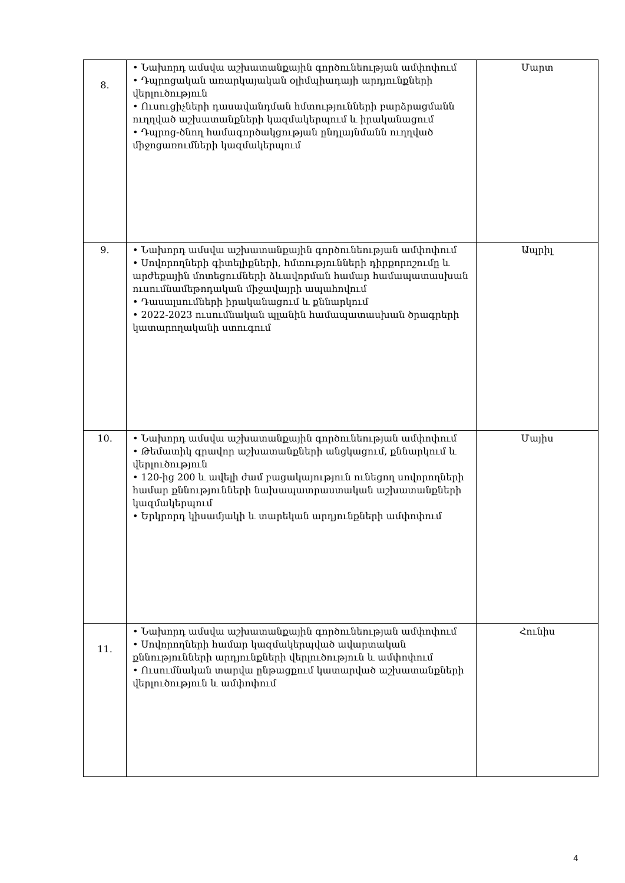| 8. | • Նախորդ ամսվա աշխատանքային գործունեության ամփոփում • Դպրոցական առարկայական օլիմպիադայի արդյունքների վերլուծություն • Ուսուցիչների դասավանդման հմտությունների բարձրացմանն ուղղված աշխատանքների կազմակերպում և իրականացում • Դպրոց-ծնող համագործակցության ընդլայնմանն ուղղված միջոցառումների կազմակերպում | Մարտ |
| 9. | • Նախորդ ամսվա աշխատանքային գործունեության ամփոփում • Սովորողների գիտելիքների, հմտությունների դիրքորոշումը և արժեքային մոտեցումների ձևավորման համար համապատասխան ուսումնամեթոդական միջավայրի ապահովում • Դասալսումների իրականացում և քննարկում • 2022-2023 ուսումնական պլանին համապատասխան ծրագրերի կատարողականի ստուգում | Ապրիլ |
| 10. | • Նախորդ ամսվա աշխատանքային գործունեության ամփոփում • Թեմատիկ գրավոր աշխատանքների անցկացում, քննարկում և վերլուծություն • 120-ից 200 և ավելի ժամ բացակայություն ունեցող սովորողների համար քննությունների նախապատրաստական աշխատանքների կազմակերպում • Երկրորդ կիսամյակի և տարեկան արդյունքների ամփոփում | Մայիս |
| 11. | • Նախորդ ամսվա աշխատանքային գործունեության ամփոփում • Սովորողների համար կազմակերպված ավարտական քննությունների արդյունքների վերլուծություն և ամփոփում • Ուսումնական տարվա ընթացքում կատարված աշխատանքների վերլուծություն և ամփոփում | Հունիս |
4